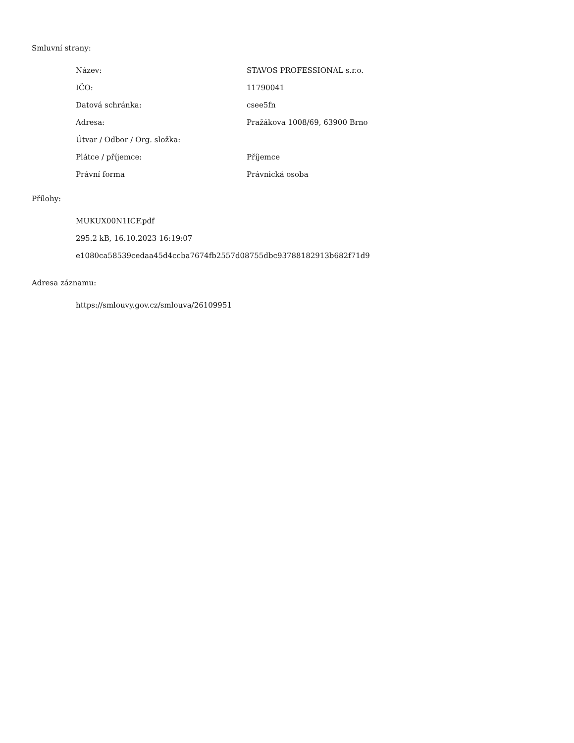Smluvní strany:
| Název: | STAVOS PROFESSIONAL s.r.o. |
| IČO: | 11790041 |
| Datová schránka: | csee5fn |
| Adresa: | Pražákova 1008/69, 63900 Brno |
| Útvar / Odbor / Org. složka: | |
| Plátce / příjemce: | Příjemce |
| Právní forma | Právnická osoba |
Přílohy:
MUKUX00N1ICF.pdf
295.2 kB, 16.10.2023 16:19:07
e1080ca58539cedaa45d4ccba7674fb2557d08755dbc93788182913b682f71d9
Adresa záznamu:
https://smlouvy.gov.cz/smlouva/26109951